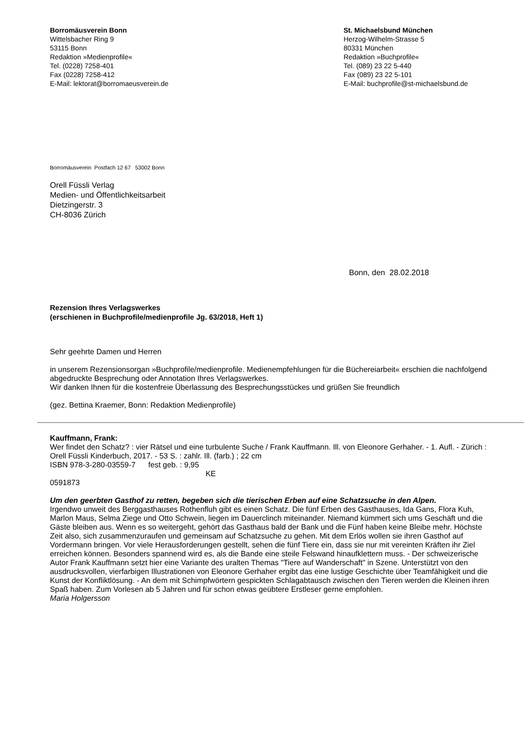Borromäusverein Bonn
Wittelsbacher Ring 9
53115 Bonn
Redaktion »Medienprofile«
Tel. (0228) 7258-401
Fax (0228) 7258-412
E-Mail: lektorat@borromaeusverein.de
St. Michaelsbund München
Herzog-Wilhelm-Strasse 5
80331 München
Redaktion »Buchprofile«
Tel. (089) 23 22 5-440
Fax (089) 23 22 5-101
E-Mail: buchprofile@st-michaelsbund.de
Borromäusverein Postfach 12 67 53002 Bonn
Orell Füssli Verlag
Medien- und Öffentlichkeitsarbeit
Dietzingerstr. 3
CH-8036 Zürich
Bonn, den 28.02.2018
Rezension Ihres Verlagswerkes
(erschienen in Buchprofile/medienprofile Jg. 63/2018, Heft 1)
Sehr geehrte Damen und Herren
in unserem Rezensionsorgan »Buchprofile/medienprofile. Medienempfehlungen für die Büchereiarbeit« erschien die nachfolgend abgedruckte Besprechung oder Annotation Ihres Verlagswerkes.
Wir danken Ihnen für die kostenfreie Überlassung des Besprechungsstückes und grüßen Sie freundlich
(gez. Bettina Kraemer, Bonn: Redaktion Medienprofile)
Kauffmann, Frank:
Wer findet den Schatz? : vier Rätsel und eine turbulente Suche / Frank Kauffmann. Ill. von Eleonore Gerhaher. - 1. Aufl. - Zürich : Orell Füssli Kinderbuch, 2017. - 53 S. : zahlr. Ill. (farb.) ; 22 cm
ISBN 978-3-280-03559-7 fest geb. : 9,95
KE
0591873
Um den geerbten Gasthof zu retten, begeben sich die tierischen Erben auf eine Schatzsuche in den Alpen.
Irgendwo unweit des Berggasthauses Rothenfluh gibt es einen Schatz. Die fünf Erben des Gasthauses, Ida Gans, Flora Kuh, Marlon Maus, Selma Ziege und Otto Schwein, liegen im Dauerclinch miteinander. Niemand kümmert sich ums Geschäft und die Gäste bleiben aus. Wenn es so weitergeht, gehört das Gasthaus bald der Bank und die Fünf haben keine Bleibe mehr. Höchste Zeit also, sich zusammenzuraufen und gemeinsam auf Schatzsuche zu gehen. Mit dem Erlös wollen sie ihren Gasthof auf Vordermann bringen. Vor viele Herausforderungen gestellt, sehen die fünf Tiere ein, dass sie nur mit vereinten Kräften ihr Ziel erreichen können. Besonders spannend wird es, als die Bande eine steile Felswand hinaufklettern muss. - Der schweizerische Autor Frank Kauffmann setzt hier eine Variante des uralten Themas "Tiere auf Wanderschaft" in Szene. Unterstützt von den ausdrucksvollen, vierfarbigen Illustrationen von Eleonore Gerhaher ergibt das eine lustige Geschichte über Teamfähigkeit und die Kunst der Konfliktlösung. - An dem mit Schimpfwörtern gespickten Schlagabtausch zwischen den Tieren werden die Kleinen ihren Spaß haben. Zum Vorlesen ab 5 Jahren und für schon etwas geübtere Erstleser gerne empfohlen.
Maria Holgersson